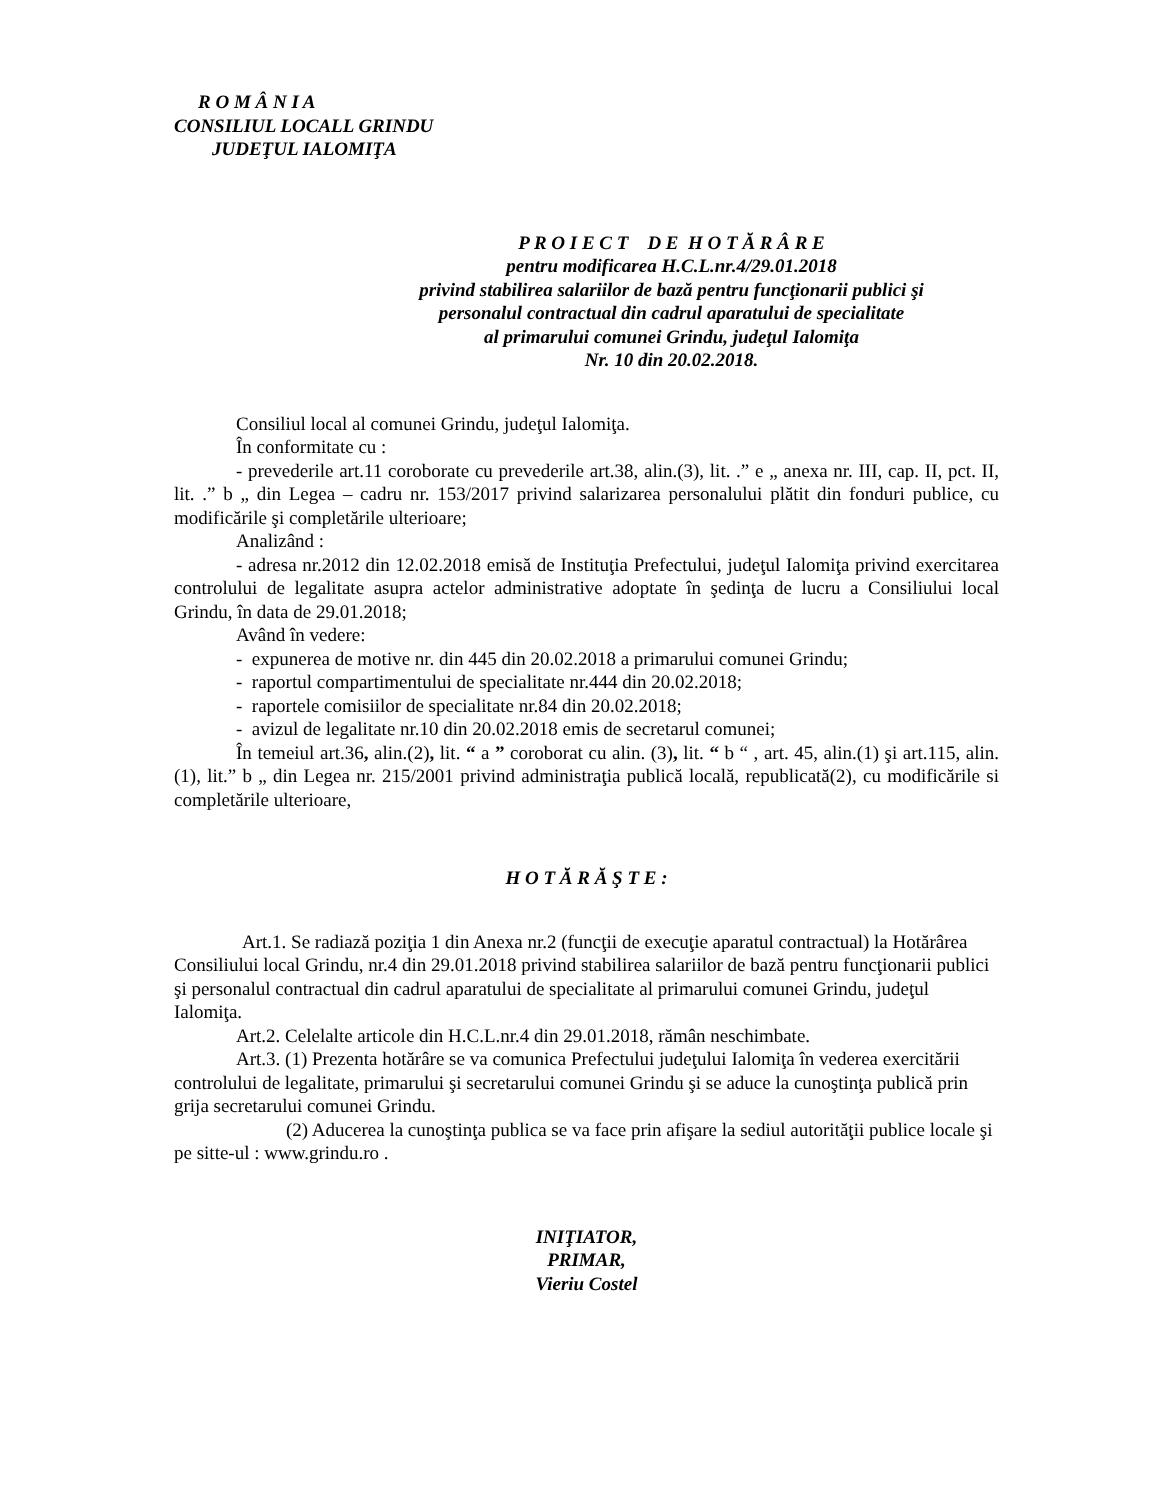R O M Â N I A
CONSILIUL LOCALL GRINDU
JUDEŢUL IALOMIŢA
P R O I E C T D E H O T Ă R Â R E
pentru modificarea H.C.L.nr.4/29.01.2018
privind stabilirea salariilor de bază pentru funcţionarii publici şi
personalul contractual din cadrul aparatului de specialitate
al primarului comunei Grindu, judeţul Ialomiţa
Nr. 10 din 20.02.2018.
Consiliul local al comunei Grindu, judeţul Ialomiţa.
În conformitate cu :
- prevederile art.11 coroborate cu prevederile art.38, alin.(3), lit. .” e „ anexa nr. III, cap. II, pct. II, lit. .” b „ din Legea – cadru nr. 153/2017 privind salarizarea personalului plătit din fonduri publice, cu modificările şi completările ulterioare;
Analizând :
- adresa nr.2012 din 12.02.2018 emisă de Instituţia Prefectului, judeţul Ialomiţa privind exercitarea controlului de legalitate asupra actelor administrative adoptate în şedinţa de lucru a Consiliului local Grindu, în data de 29.01.2018;
Având în vedere:
- expunerea de motive nr. din 445 din 20.02.2018 a primarului comunei Grindu;
- raportul compartimentului de specialitate nr.444 din 20.02.2018;
- raportele comisiilor de specialitate nr.84 din 20.02.2018;
- avizul de legalitate nr.10 din 20.02.2018 emis de secretarul comunei;
În temeiul art.36, alin.(2), lit. “ a ” coroborat cu alin. (3), lit. “ b “ , art. 45, alin.(1) şi art.115, alin.(1), lit.” b „ din Legea nr. 215/2001 privind administraţia publică locală, republicată(2), cu modificările si completările ulterioare,
H O T Ă R Ă Ş T E :
Art.1. Se radiază poziţia 1 din Anexa nr.2 (funcţii de execuţie aparatul contractual) la Hotărârea Consiliului local Grindu, nr.4 din 29.01.2018 privind stabilirea salariilor de bază pentru funcţionarii publici şi personalul contractual din cadrul aparatului de specialitate al primarului comunei Grindu, judeţul Ialomiţa.
Art.2. Celelalte articole din H.C.L.nr.4 din 29.01.2018, rămân neschimbate.
Art.3. (1) Prezenta hotărâre se va comunica Prefectului judeţului Ialomiţa în vederea exercitării controlului de legalitate, primarului şi secretarului comunei Grindu şi se aduce la cunoştinţa publică prin grija secretarului comunei Grindu.
(2) Aducerea la cunoştinţa publica se va face prin afişare la sediul autorităţii publice locale şi pe sitte-ul : www.grindu.ro .
INIŢIATOR,
PRIMAR,
Vieriu Costel